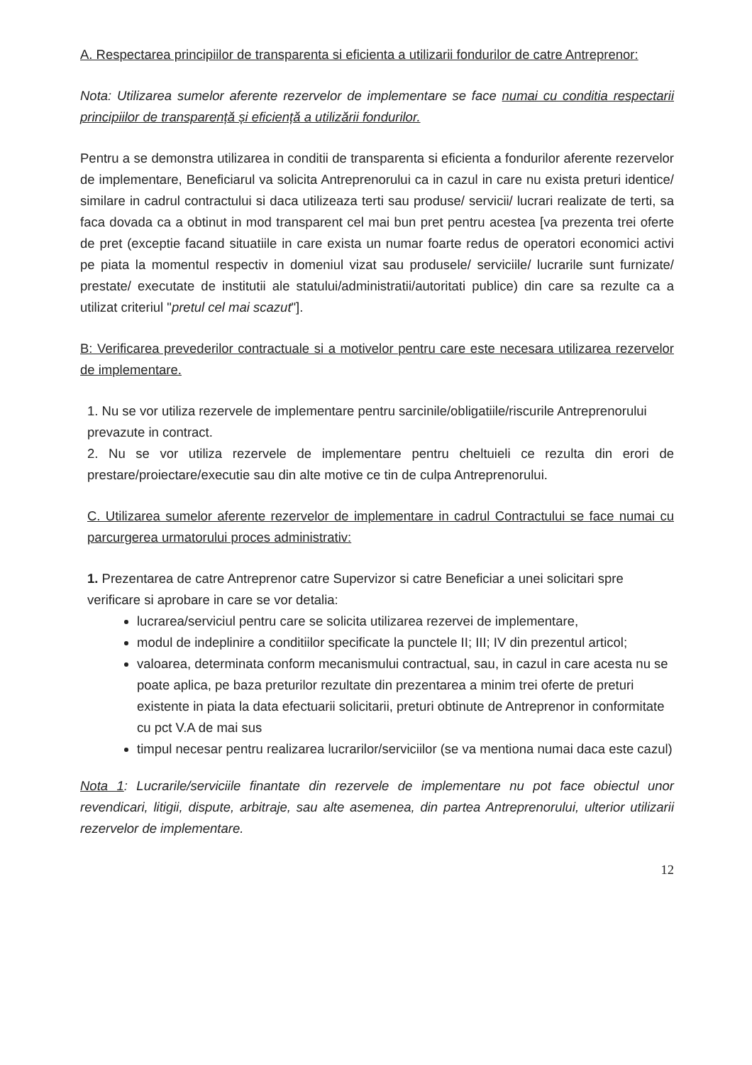A. Respectarea principiilor de transparenta si eficienta a utilizarii fondurilor de catre Antreprenor:
Nota: Utilizarea sumelor aferente rezervelor de implementare se face numai cu conditia respectarii principiilor de transparență și eficiență a utilizării fondurilor.
Pentru a se demonstra utilizarea in conditii de transparenta si eficienta a fondurilor aferente rezervelor de implementare, Beneficiarul va solicita Antreprenorului ca in cazul in care nu exista preturi identice/ similare in cadrul contractului si daca utilizeaza terti sau produse/ servicii/ lucrari realizate de terti, sa faca dovada ca a obtinut in mod transparent cel mai bun pret pentru acestea [va prezenta trei oferte de pret (exceptie facand situatiile in care exista un numar foarte redus de operatori economici activi pe piata la momentul respectiv in domeniul vizat sau produsele/ serviciile/ lucrarile sunt furnizate/ prestate/ executate de institutii ale statului/administratii/autoritati publice) din care sa rezulte ca a utilizat criteriul "pretul cel mai scazut"].
B: Verificarea prevederilor contractuale si a motivelor pentru care este necesara utilizarea rezervelor de implementare.
1. Nu se vor utiliza rezervele de implementare pentru sarcinile/obligatiile/riscurile Antreprenorului prevazute in contract.
2. Nu se vor utiliza rezervele de implementare pentru cheltuieli ce rezulta din erori de prestare/proiectare/executie sau din alte motive ce tin de culpa Antreprenorului.
C. Utilizarea sumelor aferente rezervelor de implementare in cadrul Contractului se face numai cu parcurgerea urmatorului proces administrativ:
1. Prezentarea de catre Antreprenor catre Supervizor si catre Beneficiar a unei solicitari spre verificare si aprobare in care se vor detalia:
lucrarea/serviciul pentru care se solicita utilizarea rezervei de implementare,
modul de indeplinire a conditiilor specificate la punctele II; III; IV din prezentul articol;
valoarea, determinata conform mecanismului contractual, sau, in cazul in care acesta nu se poate aplica, pe baza preturilor rezultate din prezentarea a minim trei oferte de preturi existente in piata la data efectuarii solicitarii, preturi obtinute de Antreprenor in conformitate cu pct V.A de mai sus
timpul necesar pentru realizarea lucrarilor/serviciilor (se va mentiona numai daca este cazul)
Nota 1: Lucrarile/serviciile finantate din rezervele de implementare nu pot face obiectul unor revendicari, litigii, dispute, arbitraje, sau alte asemenea, din partea Antreprenorului, ulterior utilizarii rezervelor de implementare.
12